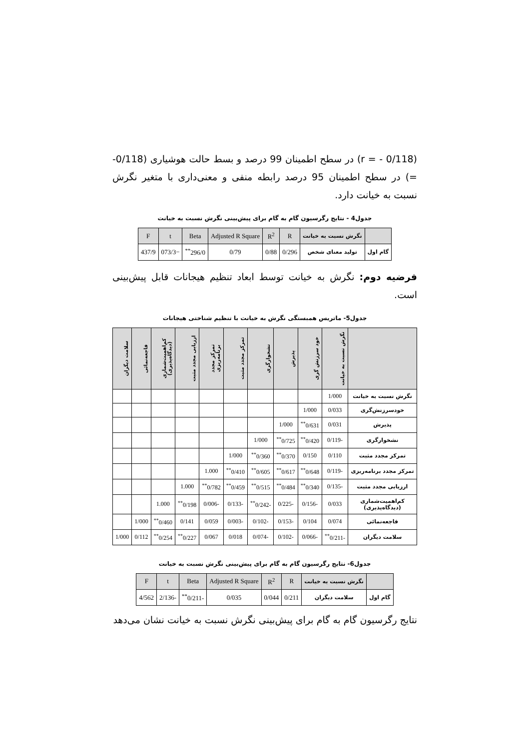(r = - 0/118) در سطح اطمینان 99 درصد و بسط حالت هوشیاری (0/118- =) در سطح اطمینان 95 درصد رابطه منفی و معنی‌داری با متغیر نگرش نسبت به خیانت دارد.
جدول4 - نتایج رگرسیون گام به گام برای پیش‌بینی نگرش نسبت به خیانت
| | نگرش نسبت به خیانت | R | R<sup>2</sup> | Adjusted R Square | Beta | t | F |
| --- | --- | --- | --- | --- | --- | --- | --- |
| گام اول | تولید معنای شخص | 0/296 | 0/88 | 0/79 | 296/0<sup>**</sup> | −073/3 | 437/9 |
فرضیه دوم: نگرش به خیانت توسط ابعاد تنظیم هیجانات قابل پیش‌بینی است.
جدول5- ماتریس همبستگی نگرش به خیانت با تنظیم شناختی هیجانات
| | نگرش نسبت به خیانت | خود سرزنش گری | پذیرش | نشخوارگری | تمرکز مجدد مثبت | تمرکز مجدد برنامه‌ریزی | ارزیابی مجدد مثبت | کم‌اهمیت‌شماری (دیدگاه‌پذیری) | فاجعه‌نمائی | سلامت دیگران |
| --- | --- | --- | --- | --- | --- | --- | --- | --- | --- | --- |
| نگرش نسبت به خیانت | 1/000 | | | | | | | | | |
| خودسرزنش‌گری | 0/033 | 1/000 | | | | | | | | |
| پذیرش | 0/031 | 0/631<sup>**</sup> | 1/000 | | | | | | | |
| نشخوارگری | -0/119 | 0/420<sup>**</sup> | 0/725<sup>**</sup> | 1/000 | | | | | | |
| تمرکز مجدد مثبت | 0/110 | 0/150 | 0/370<sup>**</sup> | 0/360<sup>**</sup> | 1/000 | | | | | |
| تمرکز مجدد برنامه‌ریزی | -0/119 | 0/648<sup>**</sup> | 0/617<sup>**</sup> | 0/605<sup>**</sup> | 0/410<sup>**</sup> | 1.000 | | | | |
| ارزیابی مجدد مثبت | -0/135 | 0/340<sup>**</sup> | 0/484<sup>**</sup> | 0/515<sup>**</sup> | 0/459<sup>**</sup> | 0/782<sup>**</sup> | 1.000 | | | |
| کم‌اهمیت‌شماری (دیدگاه‌پذیری) | 0/033 | -0/156 | -0/225 | -0/242<sup>**</sup> | -0/133 | -0/006 | 0/198<sup>**</sup> | 1.000 | | |
| فاجعه‌نمائی | 0/074 | 0/104 | -0/153 | -0/102 | -0/003 | 0/059 | 0/141 | 0/460<sup>**</sup> | 1/000 | |
| سلامت دیگران | -0/211<sup>**</sup> | -0/066 | -0/102 | -0/074 | 0/018 | 0/067 | 0/227<sup>**</sup> | 0/254<sup>**</sup> | 0/112 | 1/000 |
جدول6- نتایج رگرسیون گام به گام برای پیش‌بینی نگرش نسبت به خیانت
| | نگرش نسبت به خیانت | R | R<sup>2</sup> | Adjusted R Square | Beta | t | F |
| --- | --- | --- | --- | --- | --- | --- | --- |
| گام اول | سلامت دیگران | 0/211 | 0/044 | 0/035 | -0/211<sup>**</sup> | -2/136 | 4/562 |
نتایج رگرسیون گام به گام برای پیش‌بینی نگرش نسبت به خیانت نشان می‌دهد